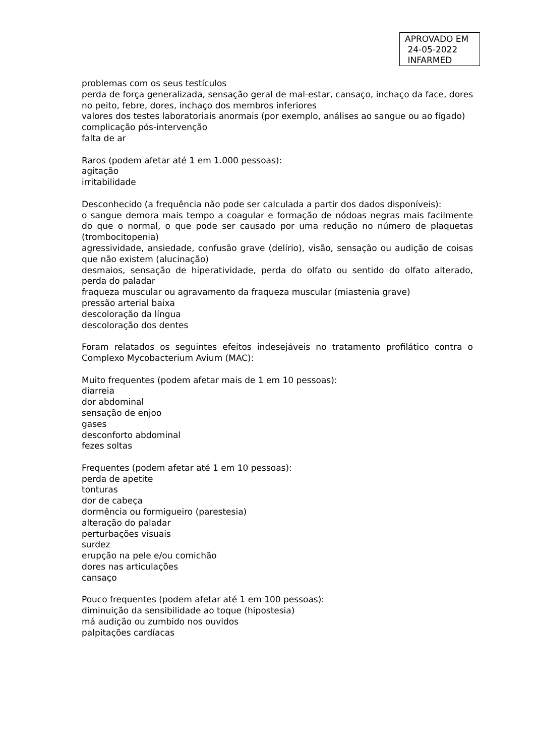APROVADO EM
24-05-2022
INFARMED
problemas com os seus testículos
perda de força generalizada, sensação geral de mal-estar, cansaço, inchaço da face, dores no peito, febre, dores, inchaço dos membros inferiores
valores dos testes laboratoriais anormais (por exemplo, análises ao sangue ou ao fígado)
complicação pós-intervenção
falta de ar
Raros (podem afetar até 1 em 1.000 pessoas):
agitação
irritabilidade
Desconhecido (a frequência não pode ser calculada a partir dos dados disponíveis):
o sangue demora mais tempo a coagular e formação de nódoas negras mais facilmente do que o normal, o que pode ser causado por uma redução no número de plaquetas (trombocitopenia)
agressividade, ansiedade, confusão grave (delírio), visão, sensação ou audição de coisas que não existem (alucinação)
desmaios, sensação de hiperatividade, perda do olfato ou sentido do olfato alterado, perda do paladar
fraqueza muscular ou agravamento da fraqueza muscular (miastenia grave)
pressão arterial baixa
descoloração da língua
descoloração dos dentes
Foram relatados os seguintes efeitos indesejáveis no tratamento profilático contra o Complexo Mycobacterium Avium (MAC):
Muito frequentes (podem afetar mais de 1 em 10 pessoas):
diarreia
dor abdominal
sensação de enjoo
gases
desconforto abdominal
fezes soltas
Frequentes (podem afetar até 1 em 10 pessoas):
perda de apetite
tonturas
dor de cabeça
dormência ou formigueiro (parestesia)
alteração do paladar
perturbações visuais
surdez
erupção na pele e/ou comichão
dores nas articulações
cansaço
Pouco frequentes (podem afetar até 1 em 100 pessoas):
diminuição da sensibilidade ao toque (hipostesia)
má audição ou zumbido nos ouvidos
palpitações cardíacas